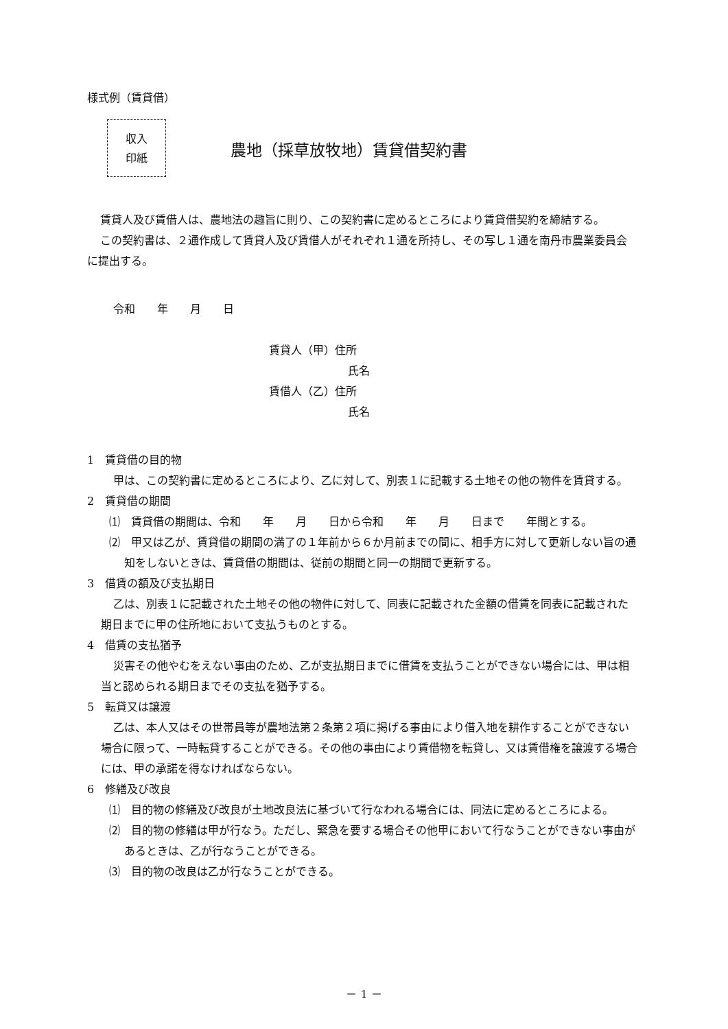様式例（賃貸借）
収入
印紙
農地（採草放牧地）賃貸借契約書
賃貸人及び賃借人は、農地法の趣旨に則り、この契約書に定めるところにより賃貸借契約を締結する。
この契約書は、２通作成して賃貸人及び賃借人がそれぞれ１通を所持し、その写し１通を南丹市農業委員会に提出する。
令和　　年　　月　　日
賃貸人（甲）住所
氏名
賃借人（乙）住所
氏名
1　賃貸借の目的物
甲は、この契約書に定めるところにより、乙に対して、別表１に記載する土地その他の物件を賃貸する。
2　賃貸借の期間
⑴　賃貸借の期間は、令和　　年　　月　　日から令和　　年　　月　　日まで　　年間とする。
⑵　甲又は乙が、賃貸借の期間の満了の１年前から６か月前までの間に、相手方に対して更新しない旨の通知をしないときは、賃貸借の期間は、従前の期間と同一の期間で更新する。
3　借賃の額及び支払期日
乙は、別表１に記載された土地その他の物件に対して、同表に記載された金額の借賃を同表に記載された期日までに甲の住所地において支払うものとする。
4　借賃の支払猶予
災害その他やむをえない事由のため、乙が支払期日までに借賃を支払うことができない場合には、甲は相当と認められる期日までその支払を猶予する。
5　転貸又は譲渡
乙は、本人又はその世帯員等が農地法第２条第２項に掲げる事由により借入地を耕作することができない場合に限って、一時転貸することができる。その他の事由により賃借物を転貸し、又は賃借権を譲渡する場合には、甲の承諾を得なければならない。
6　修繕及び改良
⑴　目的物の修繕及び改良が土地改良法に基づいて行なわれる場合には、同法に定めるところによる。
⑵　目的物の修繕は甲が行なう。ただし、緊急を要する場合その他甲において行なうことができない事由があるときは、乙が行なうことができる。
⑶　目的物の改良は乙が行なうことができる。
－ 1 －